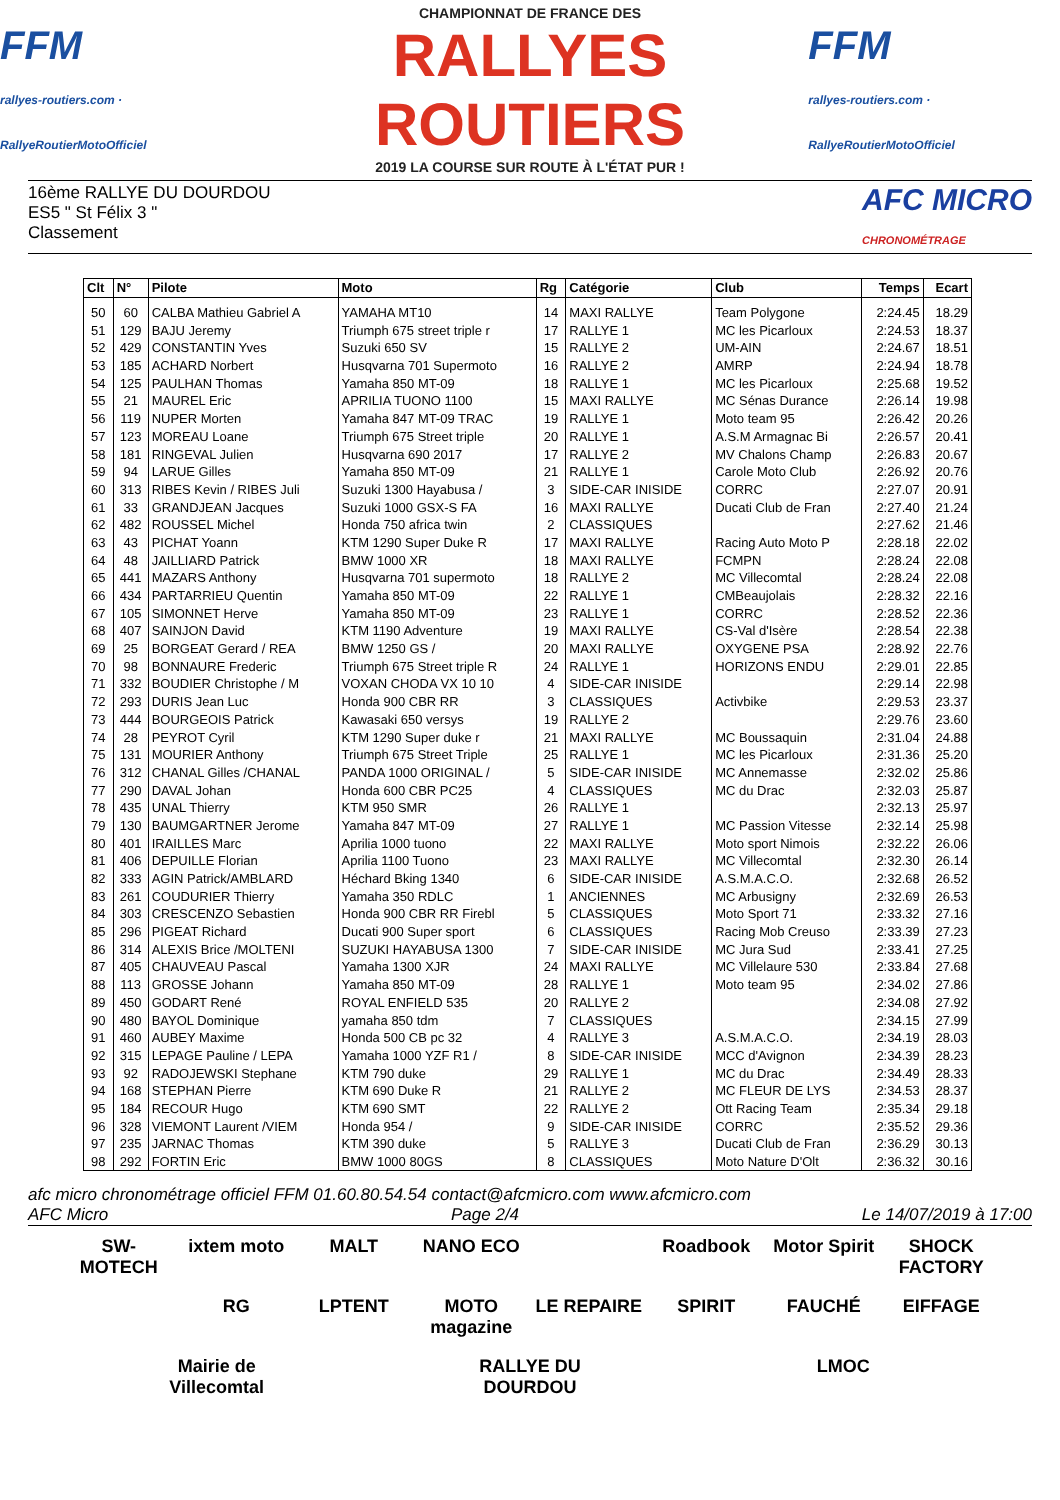FFM
rallyes-routiers.com · RallyeRoutierMotoOfficiel
CHAMPIONNAT DE FRANCE DES
RALLYES ROUTIERS
2019 LA COURSE SUR ROUTE À L'ÉTAT PUR !
FFM
rallyes-routiers.com · RallyeRoutierMotoOfficiel
16ème RALLYE DU DOURDOU
ES5 " St Félix 3 "
Classement
AFC MICRO
CHRONOMÉTRAGE
| Clt | N° | Pilote | Moto | Rg | Catégorie | Club | Temps | Ecart |
| --- | --- | --- | --- | --- | --- | --- | --- | --- |
| 50 | 60 | CALBA Mathieu Gabriel A | YAMAHA MT10 | 14 | MAXI RALLYE | Team Polygone | 2:24.45 | 18.29 |
| 51 | 129 | BAJU Jeremy | Triumph 675 street triple r | 17 | RALLYE 1 | MC les Picarloux | 2:24.53 | 18.37 |
| 52 | 429 | CONSTANTIN Yves | Suzuki 650 SV | 15 | RALLYE 2 | UM-AIN | 2:24.67 | 18.51 |
| 53 | 185 | ACHARD Norbert | Husqvarna 701 Supermoto | 16 | RALLYE 2 | AMRP | 2:24.94 | 18.78 |
| 54 | 125 | PAULHAN Thomas | Yamaha 850 MT-09 | 18 | RALLYE 1 | MC les Picarloux | 2:25.68 | 19.52 |
| 55 | 21 | MAUREL Eric | APRILIA TUONO 1100 | 15 | MAXI RALLYE | MC Sénas Durance | 2:26.14 | 19.98 |
| 56 | 119 | NUPER Morten | Yamaha 847 MT-09 TRAC | 19 | RALLYE 1 | Moto team 95 | 2:26.42 | 20.26 |
| 57 | 123 | MOREAU Loane | Triumph 675 Street triple | 20 | RALLYE 1 | A.S.M Armagnac Bi | 2:26.57 | 20.41 |
| 58 | 181 | RINGEVAL Julien | Husqvarna 690 2017 | 17 | RALLYE 2 | MV Chalons Champ | 2:26.83 | 20.67 |
| 59 | 94 | LARUE Gilles | Yamaha 850 MT-09 | 21 | RALLYE 1 | Carole Moto Club | 2:26.92 | 20.76 |
| 60 | 313 | RIBES Kevin / RIBES Juli | Suzuki 1300 Hayabusa / | 3 | SIDE-CAR INISIDE | CORRC | 2:27.07 | 20.91 |
| 61 | 33 | GRANDJEAN Jacques | Suzuki 1000 GSX-S FA | 16 | MAXI RALLYE | Ducati Club de Fran | 2:27.40 | 21.24 |
| 62 | 482 | ROUSSEL Michel | Honda 750 africa twin | 2 | CLASSIQUES | | 2:27.62 | 21.46 |
| 63 | 43 | PICHAT Yoann | KTM 1290 Super Duke R | 17 | MAXI RALLYE | Racing Auto Moto P | 2:28.18 | 22.02 |
| 64 | 48 | JAILLIARD Patrick | BMW 1000 XR | 18 | MAXI RALLYE | FCMPN | 2:28.24 | 22.08 |
| 65 | 441 | MAZARS Anthony | Husqvarna 701 supermoto | 18 | RALLYE 2 | MC Villecomtal | 2:28.24 | 22.08 |
| 66 | 434 | PARTARRIEU Quentin | Yamaha 850 MT-09 | 22 | RALLYE 1 | CMBeaujolais | 2:28.32 | 22.16 |
| 67 | 105 | SIMONNET Herve | Yamaha 850 MT-09 | 23 | RALLYE 1 | CORRC | 2:28.52 | 22.36 |
| 68 | 407 | SAINJON David | KTM 1190 Adventure | 19 | MAXI RALLYE | CS-Val d'Isère | 2:28.54 | 22.38 |
| 69 | 25 | BORGEAT Gerard / REA | BMW 1250 GS / | 20 | MAXI RALLYE | OXYGENE PSA | 2:28.92 | 22.76 |
| 70 | 98 | BONNAURE Frederic | Triumph 675 Street triple R | 24 | RALLYE 1 | HORIZONS ENDU | 2:29.01 | 22.85 |
| 71 | 332 | BOUDIER Christophe / M | VOXAN CHODA VX 10 10 | 4 | SIDE-CAR INISIDE | | 2:29.14 | 22.98 |
| 72 | 293 | DURIS Jean Luc | Honda 900 CBR RR | 3 | CLASSIQUES | Activbike | 2:29.53 | 23.37 |
| 73 | 444 | BOURGEOIS Patrick | Kawasaki 650 versys | 19 | RALLYE 2 | | 2:29.76 | 23.60 |
| 74 | 28 | PEYROT Cyril | KTM 1290 Super duke r | 21 | MAXI RALLYE | MC Boussaquin | 2:31.04 | 24.88 |
| 75 | 131 | MOURIER Anthony | Triumph 675 Street Triple | 25 | RALLYE 1 | MC les Picarloux | 2:31.36 | 25.20 |
| 76 | 312 | CHANAL Gilles /CHANAL | PANDA 1000 ORIGINAL / | 5 | SIDE-CAR INISIDE | MC Annemasse | 2:32.02 | 25.86 |
| 77 | 290 | DAVAL Johan | Honda 600 CBR PC25 | 4 | CLASSIQUES | MC du Drac | 2:32.03 | 25.87 |
| 78 | 435 | UNAL Thierry | KTM 950 SMR | 26 | RALLYE 1 | | 2:32.13 | 25.97 |
| 79 | 130 | BAUMGARTNER Jerome | Yamaha 847 MT-09 | 27 | RALLYE 1 | MC Passion Vitesse | 2:32.14 | 25.98 |
| 80 | 401 | IRAILLES Marc | Aprilia 1000 tuono | 22 | MAXI RALLYE | Moto sport Nimois | 2:32.22 | 26.06 |
| 81 | 406 | DEPUILLE Florian | Aprilia 1100 Tuono | 23 | MAXI RALLYE | MC Villecomtal | 2:32.30 | 26.14 |
| 82 | 333 | AGIN Patrick/AMBLARD | Héchard Bking 1340 | 6 | SIDE-CAR INISIDE | A.S.M.A.C.O. | 2:32.68 | 26.52 |
| 83 | 261 | COUDURIER Thierry | Yamaha 350 RDLC | 1 | ANCIENNES | MC Arbusigny | 2:32.69 | 26.53 |
| 84 | 303 | CRESCENZO Sebastien | Honda 900 CBR RR Firebl | 5 | CLASSIQUES | Moto Sport 71 | 2:33.32 | 27.16 |
| 85 | 296 | PIGEAT Richard | Ducati 900 Super sport | 6 | CLASSIQUES | Racing Mob Creuso | 2:33.39 | 27.23 |
| 86 | 314 | ALEXIS Brice /MOLTENI | SUZUKI HAYABUSA 1300 | 7 | SIDE-CAR INISIDE | MC Jura Sud | 2:33.41 | 27.25 |
| 87 | 405 | CHAUVEAU Pascal | Yamaha 1300 XJR | 24 | MAXI RALLYE | MC Villelaure 530 | 2:33.84 | 27.68 |
| 88 | 113 | GROSSE Johann | Yamaha 850 MT-09 | 28 | RALLYE 1 | Moto team 95 | 2:34.02 | 27.86 |
| 89 | 450 | GODART René | ROYAL ENFIELD 535 | 20 | RALLYE 2 | | 2:34.08 | 27.92 |
| 90 | 480 | BAYOL Dominique | yamaha 850 tdm | 7 | CLASSIQUES | | 2:34.15 | 27.99 |
| 91 | 460 | AUBEY Maxime | Honda 500 CB pc 32 | 4 | RALLYE 3 | A.S.M.A.C.O. | 2:34.19 | 28.03 |
| 92 | 315 | LEPAGE Pauline / LEPA | Yamaha 1000 YZF R1 / | 8 | SIDE-CAR INISIDE | MCC d'Avignon | 2:34.39 | 28.23 |
| 93 | 92 | RADOJEWSKI Stephane | KTM 790 duke | 29 | RALLYE 1 | MC du Drac | 2:34.49 | 28.33 |
| 94 | 168 | STEPHAN Pierre | KTM 690 Duke R | 21 | RALLYE 2 | MC FLEUR DE LYS | 2:34.53 | 28.37 |
| 95 | 184 | RECOUR Hugo | KTM 690 SMT | 22 | RALLYE 2 | Ott Racing Team | 2:35.34 | 29.18 |
| 96 | 328 | VIEMONT Laurent /VIEM | Honda 954 / | 9 | SIDE-CAR INISIDE | CORRC | 2:35.52 | 29.36 |
| 97 | 235 | JARNAC Thomas | KTM 390 duke | 5 | RALLYE 3 | Ducati Club de Fran | 2:36.29 | 30.13 |
| 98 | 292 | FORTIN Eric | BMW 1000 80GS | 8 | CLASSIQUES | Moto Nature D'Olt | 2:36.32 | 30.16 |
afc micro chronométrage officiel FFM 01.60.80.54.54 contact@afcmicro.com www.afcmicro.com
AFC Micro Page 2/4 Le 14/07/2019 à 17:00
SW-MOTECH ixtem moto MALT NANO ECO Roadbook Motor Spirit SHOCK FACTORY RG LPTENT MOTO magazine LE REPAIRE SPIRIT FAUCHÉ EIFFAGE Mairie de Villecomtal RALLYE DU DOURDOU LMOC